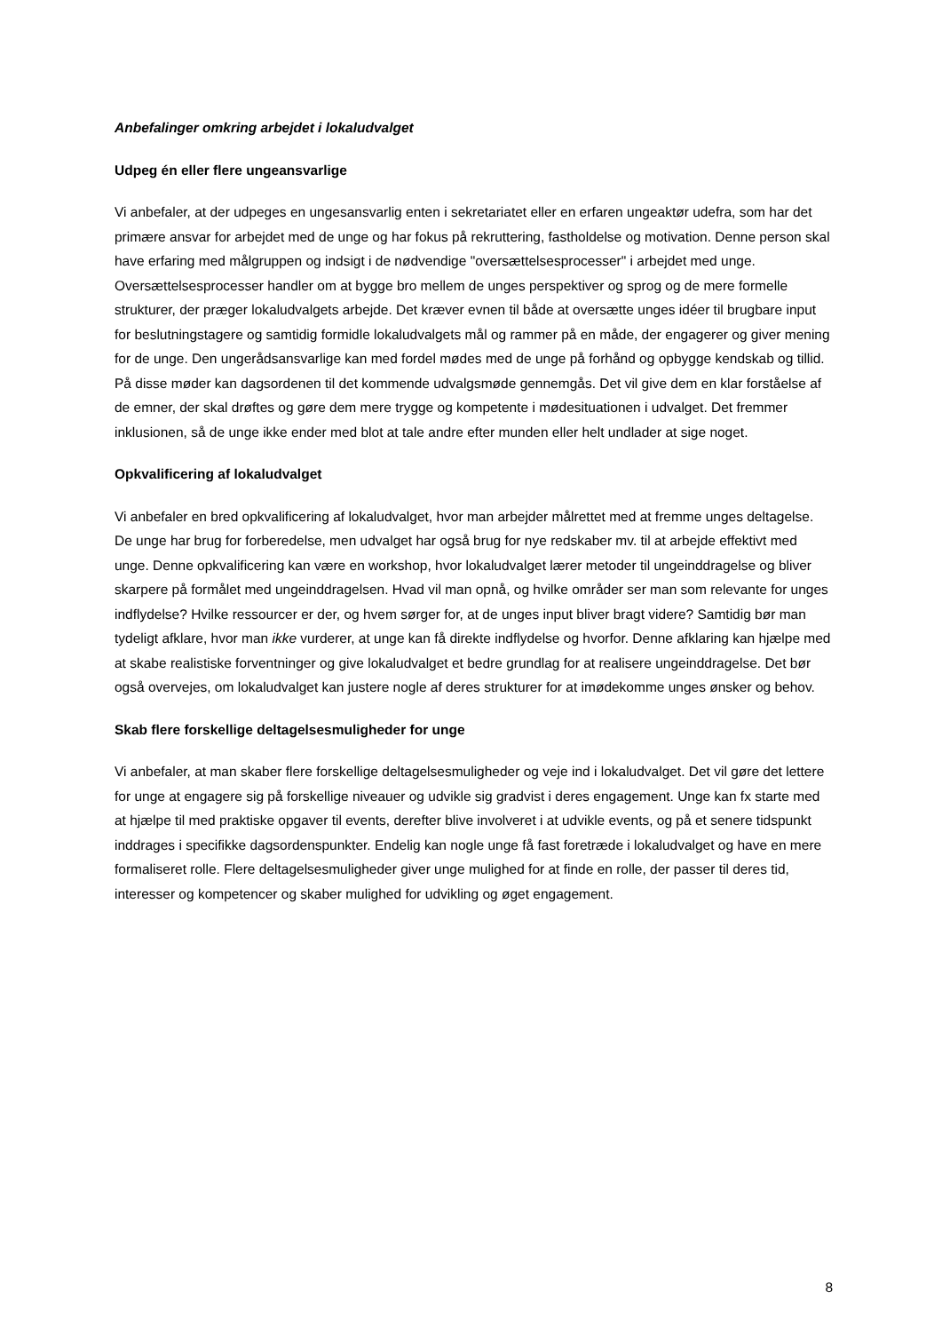Anbefalinger omkring arbejdet i lokaludvalget
Udpeg én eller flere ungeansvarlige
Vi anbefaler, at der udpeges en ungesansvarlig enten i sekretariatet eller en erfaren ungeaktør udefra, som har det primære ansvar for arbejdet med de unge og har fokus på rekruttering, fastholdelse og motivation. Denne person skal have erfaring med målgruppen og indsigt i de nødvendige "oversættelsesprocesser" i arbejdet med unge. Oversættelsesprocesser handler om at bygge bro mellem de unges perspektiver og sprog og de mere formelle strukturer, der præger lokaludvalgets arbejde. Det kræver evnen til både at oversætte unges idéer til brugbare input for beslutningstagere og samtidig formidle lokaludvalgets mål og rammer på en måde, der engagerer og giver mening for de unge. Den ungerådsansvarlige kan med fordel mødes med de unge på forhånd og opbygge kendskab og tillid. På disse møder kan dagsordenen til det kommende udvalgsmøde gennemgås. Det vil give dem en klar forståelse af de emner, der skal drøftes og gøre dem mere trygge og kompetente i mødesituationen i udvalget. Det fremmer inklusionen, så de unge ikke ender med blot at tale andre efter munden eller helt undlader at sige noget.
Opkvalificering af lokaludvalget
Vi anbefaler en bred opkvalificering af lokaludvalget, hvor man arbejder målrettet med at fremme unges deltagelse. De unge har brug for forberedelse, men udvalget har også brug for nye redskaber mv. til at arbejde effektivt med unge. Denne opkvalificering kan være en workshop, hvor lokaludvalget lærer metoder til ungeinddragelse og bliver skarpere på formålet med ungeinddragelsen. Hvad vil man opnå, og hvilke områder ser man som relevante for unges indflydelse? Hvilke ressourcer er der, og hvem sørger for, at de unges input bliver bragt videre? Samtidig bør man tydeligt afklare, hvor man ikke vurderer, at unge kan få direkte indflydelse og hvorfor. Denne afklaring kan hjælpe med at skabe realistiske forventninger og give lokaludvalget et bedre grundlag for at realisere ungeinddragelse. Det bør også overvejes, om lokaludvalget kan justere nogle af deres strukturer for at imødekomme unges ønsker og behov.
Skab flere forskellige deltagelsesmuligheder for unge
Vi anbefaler, at man skaber flere forskellige deltagelsesmuligheder og veje ind i lokaludvalget. Det vil gøre det lettere for unge at engagere sig på forskellige niveauer og udvikle sig gradvist i deres engagement. Unge kan fx starte med at hjælpe til med praktiske opgaver til events, derefter blive involveret i at udvikle events, og på et senere tidspunkt inddrages i specifikke dagsordenspunkter. Endelig kan nogle unge få fast foretræde i lokaludvalget og have en mere formaliseret rolle. Flere deltagelsesmuligheder giver unge mulighed for at finde en rolle, der passer til deres tid, interesser og kompetencer og skaber mulighed for udvikling og øget engagement.
8